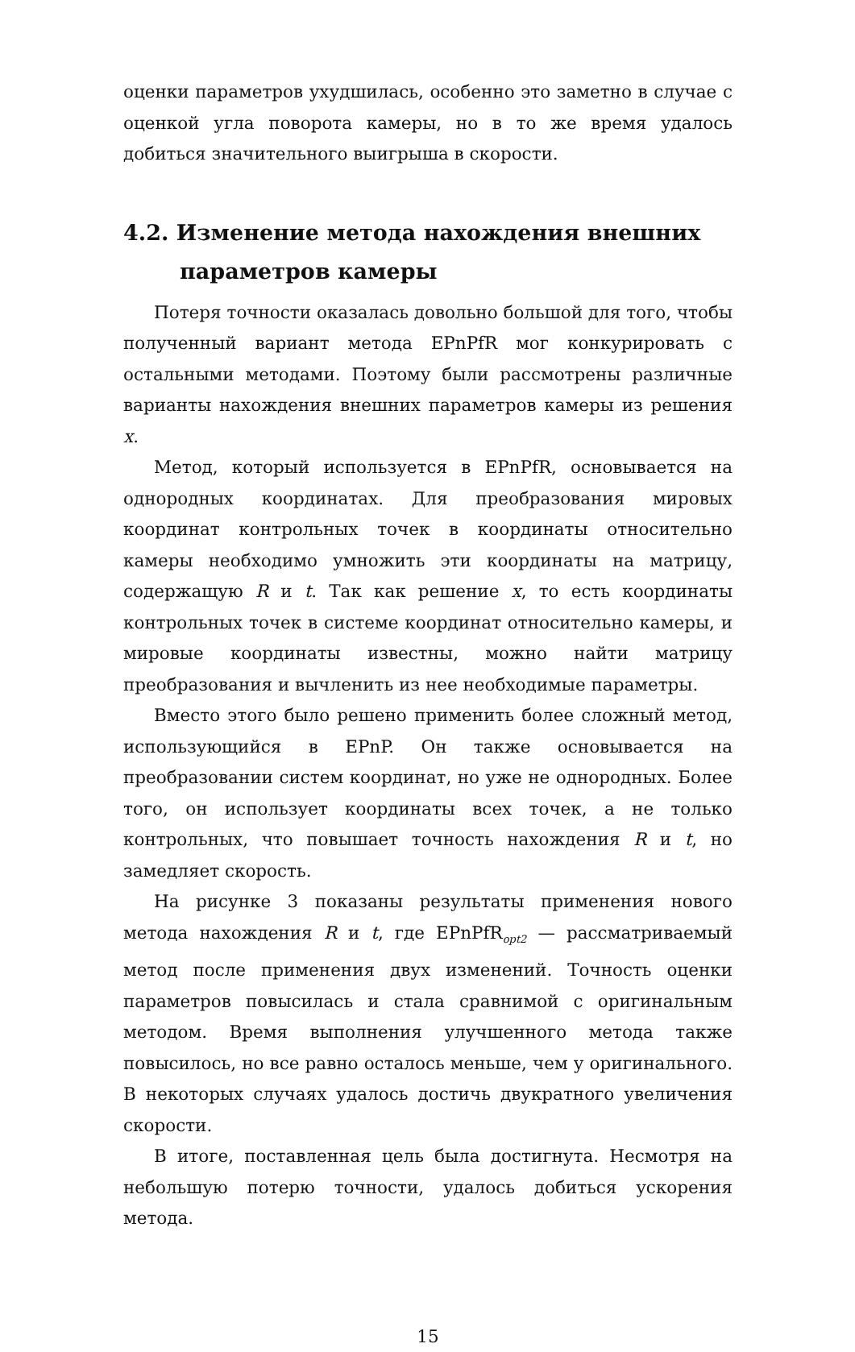оценки параметров ухудшилась, особенно это заметно в случае с оценкой угла поворота камеры, но в то же время удалось добиться значительного выигрыша в скорости.
4.2. Изменение метода нахождения внешних параметров камеры
Потеря точности оказалась довольно большой для того, чтобы полученный вариант метода EPnPfR мог конкурировать с остальными методами. Поэтому были рассмотрены различные варианты нахождения внешних параметров камеры из решения x.
Метод, который используется в EPnPfR, основывается на однородных координатах. Для преобразования мировых координат контрольных точек в координаты относительно камеры необходимо умножить эти координаты на матрицу, содержащую R и t. Так как решение x, то есть координаты контрольных точек в системе координат относительно камеры, и мировые координаты известны, можно найти матрицу преобразования и вычленить из нее необходимые параметры.
Вместо этого было решено применить более сложный метод, использующийся в EPnP. Он также основывается на преобразовании систем координат, но уже не однородных. Более того, он использует координаты всех точек, а не только контрольных, что повышает точность нахождения R и t, но замедляет скорость.
На рисунке 3 показаны результаты применения нового метода нахождения R и t, где EPnPfR<sub>opt2</sub> — рассматриваемый метод после применения двух изменений. Точность оценки параметров повысилась и стала сравнимой с оригинальным методом. Время выполнения улучшенного метода также повысилось, но все равно осталось меньше, чем у оригинального. В некоторых случаях удалось достичь двукратного увеличения скорости.
В итоге, поставленная цель была достигнута. Несмотря на небольшую потерю точности, удалось добиться ускорения метода.
15